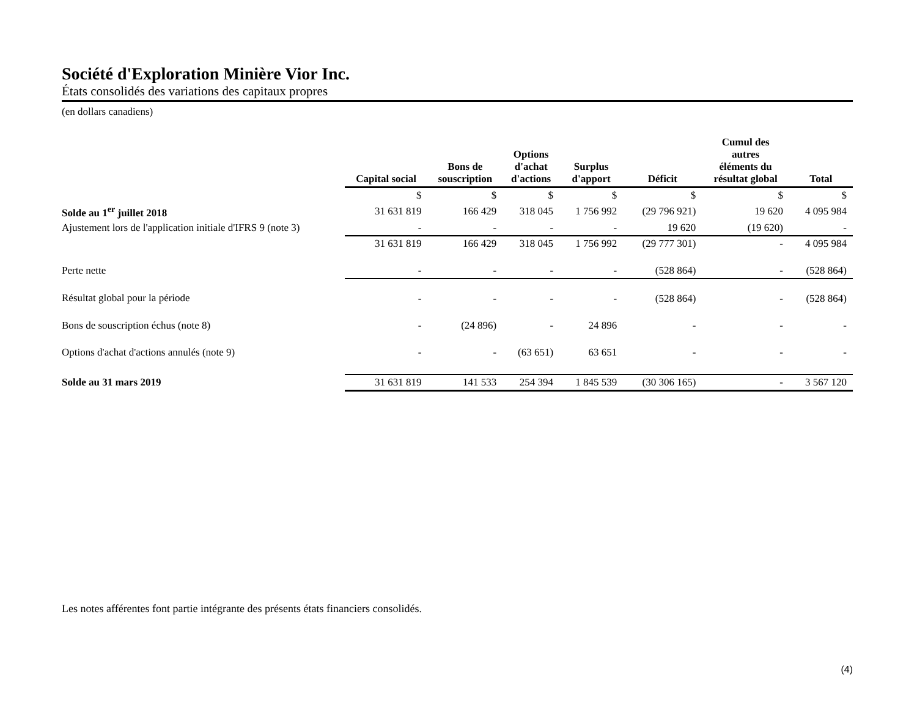Société d'Exploration Minière Vior Inc.
États consolidés des variations des capitaux propres
(en dollars canadiens)
| | Capital social | Bons de souscription | Options d'achat d'actions | Surplus d'apport | Déficit | Cumul des autres éléments du résultat global | Total |
| --- | --- | --- | --- | --- | --- | --- | --- |
| | $ | $ | $ | $ | $ | $ | $ |
| Solde au 1<sup>er</sup> juillet 2018 | 31 631 819 | 166 429 | 318 045 | 1 756 992 | (29 796 921) | 19 620 | 4 095 984 |
| Ajustement lors de l'application initiale d'IFRS 9 (note 3) | - | - | - | - | 19 620 | (19 620) | - |
| | 31 631 819 | 166 429 | 318 045 | 1 756 992 | (29 777 301) | - | 4 095 984 |
| Perte nette | - | - | - | - | (528 864) | - | (528 864) |
| Résultat global pour la période | - | - | - | - | (528 864) | - | (528 864) |
| Bons de souscription échus (note 8) | - | (24 896) | - | 24 896 | - | - | - |
| Options d'achat d'actions annulés (note 9) | - | - | (63 651) | 63 651 | - | - | - |
| Solde au 31 mars 2019 | 31 631 819 | 141 533 | 254 394 | 1 845 539 | (30 306 165) | - | 3 567 120 |
Les notes afférentes font partie intégrante des présents états financiers consolidés.
(4)